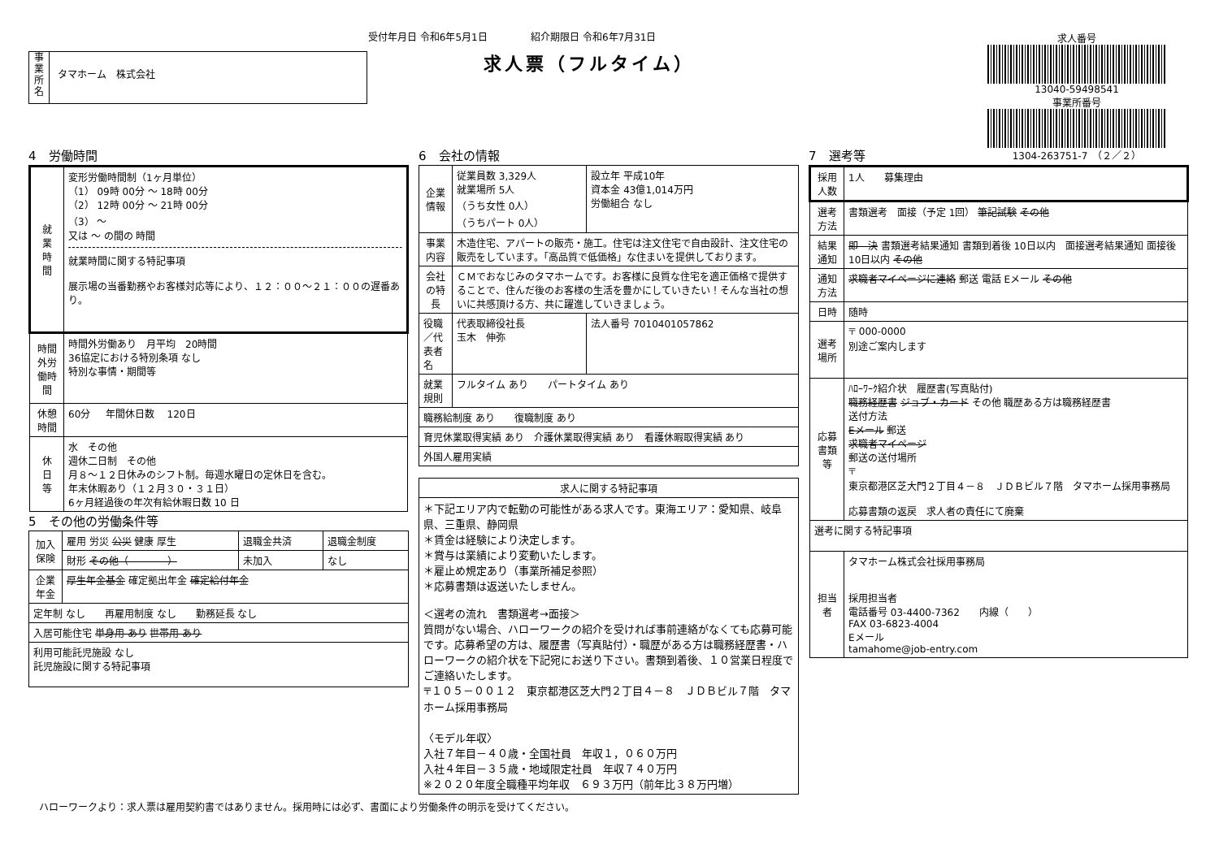受付年月日 令和6年5月1日 紹介期限日 令和6年7月31日
求人票（フルタイム）
事
業
所
名
タマホーム　株式会社
求人番号
13040-59498541
事業所番号
1304-263751-7　（２／２）
4　労働時間
| 就 業 時 間 | 変形労働時間制（1ヶ月単位） （1） 09時 00分 ～ 18時 00分 （2） 12時 00分 ～ 21時 00分 （3） ～ 又は ～ の間の 時間 就業時間に関する特記事項 展示場の当番勤務やお客様対応等により、１２：００～２１：００の遅番あり。 |
| 時間外労働時間 | 時間外労働あり 月平均 20時間 36協定における特別条項 なし 特別な事情・期間等 |
| 休憩時間 | 60分 年間休日数 120日 |
| 休 日 等 | 水 その他 週休二日制 その他 月８～１２日休みのシフト制。毎週水曜日の定休日を含む。 年末休暇あり（１２月３０・３１日） 6ヶ月経過後の年次有給休暇日数 10 日 |
5　その他の労働条件等
| 加入保険 | 雇用 労災 公災 健康 厚生 | 退職金共済 | 退職金制度 |
| | 財形 その他（ ） | 未加入 | なし |
| 企業年金 | 厚生年金基金 確定拠出年金 確定給付年金 | | |
| 定年制 なし 再雇用制度 なし 勤務延長 なし | | | |
| 入居可能住宅 単身用 あり 世帯用 あり | | | |
| 利用可能託児施設 なし 託児施設に関する特記事項 | | | |
6　会社の情報
| 企業情報 | 従業員数 3,329人 就業場所 5人 （うち女性 0人） （うちパート 0人） | 設立年 平成10年 資本金 43億1,014万円 労働組合 なし |
| 事業内容 | 木造住宅、アパートの販売・施工。住宅は注文住宅で自由設計、注文住宅の販売をしています。「高品質で低価格」な住まいを提供しております。 | |
| 会社の特長 | ＣＭでおなじみのタマホームです。お客様に良質な住宅を適正価格で提供することで、住んだ後のお客様の生活を豊かにしていきたい！そんな当社の想いに共感頂ける方、共に躍進していきましょう。 | |
| 役職／代表者名 | 代表取締役社長 玉木 伸弥 | 法人番号 7010401057862 |
| 就業規則 | フルタイム あり パートタイム あり | |
| 職務給制度 あり 復職制度 あり | | |
| 育児休業取得実績 あり 介護休業取得実績 あり 看護休暇取得実績 あり | | |
| 外国人雇用実績 | | |
| 求人に関する特記事項 |
| --- |
| ＊下記エリア内で転勤の可能性がある求人です。東海エリア：愛知県、岐阜県、三重県、静岡県 ＊賃金は経験により決定します。 ＊賞与は業績により変動いたします。 ＊雇止め規定あり（事業所補足参照） ＊応募書類は返送いたしません。 ＜選考の流れ 書類選考→面接＞ 質問がない場合、ハローワークの紹介を受ければ事前連絡がなくても応募可能です。応募希望の方は、履歴書（写真貼付）・職歴がある方は職務経歴書・ハローワークの紹介状を下記宛にお送り下さい。書類到着後、１０営業日程度でご連絡いたします。 〒１０５－００１２ 東京都港区芝大門２丁目４－８ ＪＤＢビル７階 タマホーム採用事務局 〈モデル年収〉 入社７年目－４０歳・全国社員 年収１，０６０万円 入社４年目－３５歳・地域限定社員 年収７４０万円 ※２０２０年度全職種平均年収 ６９３万円（前年比３８万円増） |
7　選考等
| 採用人数 | 1人 募集理由 |
| 選考方法 | 書類選考 面接（予定 1回） 筆記試験 その他 |
| 結果通知 | 即 決 書類選考結果通知 書類到着後 10日以内 面接選考結果通知 面接後 10日以内 その他 |
| 通知方法 | 求職者マイページに連絡 郵送 電話 Eメール その他 |
| 日時 | 随時 |
| 選考場所 | 〒 000-0000 別途ご案内します |
| 応募書類等 | ﾊﾛｰﾜｰｸ紹介状 履歴書(写真貼付) 職務経歴書 ジョブ・カード その他 職歴ある方は職務経歴書 送付方法 Eメール 郵送 求職者マイページ 郵送の送付場所 〒 東京都港区芝大門２丁目４－８ ＪＤＢビル７階 タマホーム採用事務局 応募書類の返戻 求人者の責任にて廃棄 |
| 選考に関する特記事項 | |
| 担当者 | タマホーム株式会社採用事務局 採用担当者 電話番号 03-4400-7362 内線（ ） FAX 03-6823-4004 Eメール tamahome@job-entry.com |
ハローワークより：求人票は雇用契約書ではありません。採用時には必ず、書面により労働条件の明示を受けてください。